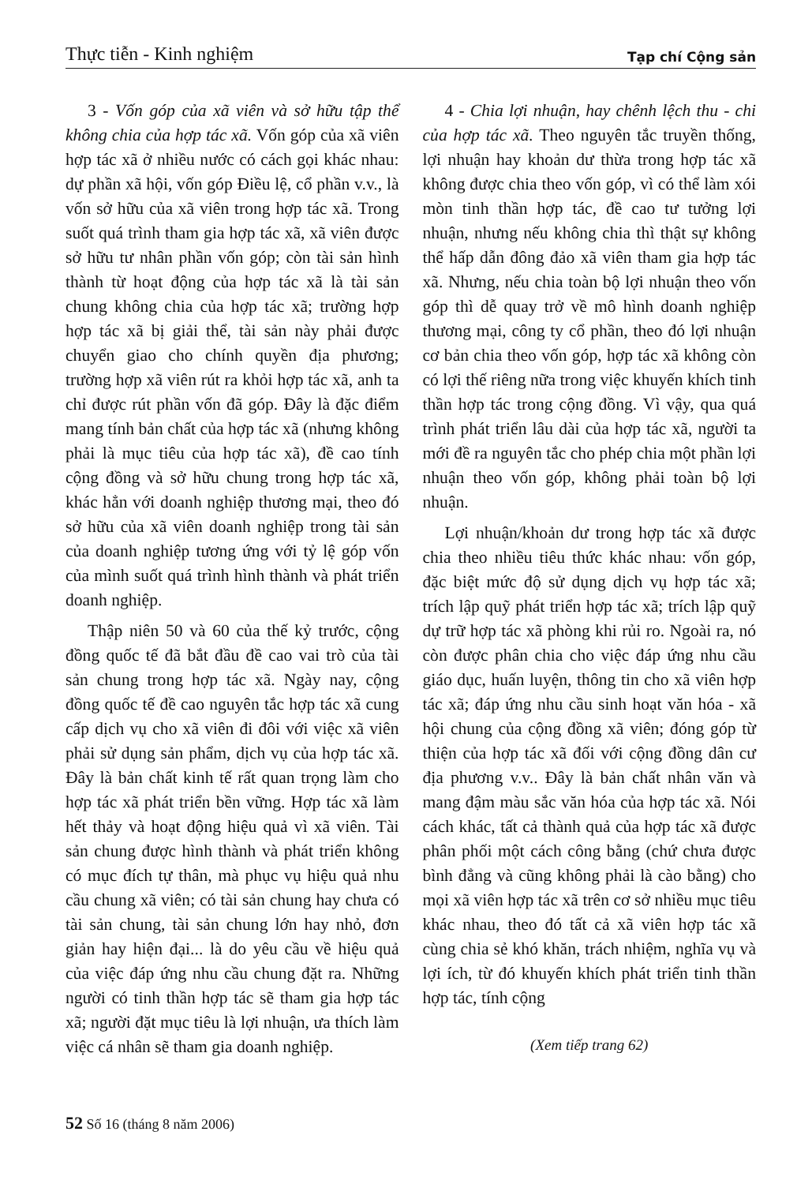Thực tiễn - Kinh nghiệm Tạp chí Cộng sản
3 - Vốn góp của xã viên và sở hữu tập thể không chia của hợp tác xã. Vốn góp của xã viên hợp tác xã ở nhiều nước có cách gọi khác nhau: dự phần xã hội, vốn góp Điều lệ, cổ phần v.v., là vốn sở hữu của xã viên trong hợp tác xã. Trong suốt quá trình tham gia hợp tác xã, xã viên được sở hữu tư nhân phần vốn góp; còn tài sản hình thành từ hoạt động của hợp tác xã là tài sản chung không chia của hợp tác xã; trường hợp hợp tác xã bị giải thể, tài sản này phải được chuyển giao cho chính quyền địa phương; trường hợp xã viên rút ra khỏi hợp tác xã, anh ta chỉ được rút phần vốn đã góp. Đây là đặc điểm mang tính bản chất của hợp tác xã (nhưng không phải là mục tiêu của hợp tác xã), đề cao tính cộng đồng và sở hữu chung trong hợp tác xã, khác hẳn với doanh nghiệp thương mại, theo đó sở hữu của xã viên doanh nghiệp trong tài sản của doanh nghiệp tương ứng với tỷ lệ góp vốn của mình suốt quá trình hình thành và phát triển doanh nghiệp.
Thập niên 50 và 60 của thế kỷ trước, cộng đồng quốc tế đã bắt đầu đề cao vai trò của tài sản chung trong hợp tác xã. Ngày nay, cộng đồng quốc tế đề cao nguyên tắc hợp tác xã cung cấp dịch vụ cho xã viên đi đôi với việc xã viên phải sử dụng sản phẩm, dịch vụ của hợp tác xã. Đây là bản chất kinh tế rất quan trọng làm cho hợp tác xã phát triển bền vững. Hợp tác xã làm hết thảy và hoạt động hiệu quả vì xã viên. Tài sản chung được hình thành và phát triển không có mục đích tự thân, mà phục vụ hiệu quả nhu cầu chung xã viên; có tài sản chung hay chưa có tài sản chung, tài sản chung lớn hay nhỏ, đơn giản hay hiện đại... là do yêu cầu về hiệu quả của việc đáp ứng nhu cầu chung đặt ra. Những người có tinh thần hợp tác sẽ tham gia hợp tác xã; người đặt mục tiêu là lợi nhuận, ưa thích làm việc cá nhân sẽ tham gia doanh nghiệp.
4 - Chia lợi nhuận, hay chênh lệch thu - chi của hợp tác xã. Theo nguyên tắc truyền thống, lợi nhuận hay khoản dư thừa trong hợp tác xã không được chia theo vốn góp, vì có thể làm xói mòn tinh thần hợp tác, đề cao tư tưởng lợi nhuận, nhưng nếu không chia thì thật sự không thể hấp dẫn đông đảo xã viên tham gia hợp tác xã. Nhưng, nếu chia toàn bộ lợi nhuận theo vốn góp thì dễ quay trở về mô hình doanh nghiệp thương mại, công ty cổ phần, theo đó lợi nhuận cơ bản chia theo vốn góp, hợp tác xã không còn có lợi thế riêng nữa trong việc khuyến khích tinh thần hợp tác trong cộng đồng. Vì vậy, qua quá trình phát triển lâu dài của hợp tác xã, người ta mới đề ra nguyên tắc cho phép chia một phần lợi nhuận theo vốn góp, không phải toàn bộ lợi nhuận.
Lợi nhuận/khoản dư trong hợp tác xã được chia theo nhiều tiêu thức khác nhau: vốn góp, đặc biệt mức độ sử dụng dịch vụ hợp tác xã; trích lập quỹ phát triển hợp tác xã; trích lập quỹ dự trữ hợp tác xã phòng khi rủi ro. Ngoài ra, nó còn được phân chia cho việc đáp ứng nhu cầu giáo dục, huấn luyện, thông tin cho xã viên hợp tác xã; đáp ứng nhu cầu sinh hoạt văn hóa - xã hội chung của cộng đồng xã viên; đóng góp từ thiện của hợp tác xã đối với cộng đồng dân cư địa phương v.v.. Đây là bản chất nhân văn và mang đậm màu sắc văn hóa của hợp tác xã. Nói cách khác, tất cả thành quả của hợp tác xã được phân phối một cách công bằng (chứ chưa được bình đẳng và cũng không phải là cào bằng) cho mọi xã viên hợp tác xã trên cơ sở nhiều mục tiêu khác nhau, theo đó tất cả xã viên hợp tác xã cùng chia sẻ khó khăn, trách nhiệm, nghĩa vụ và lợi ích, từ đó khuyến khích phát triển tinh thần hợp tác, tính cộng
(Xem tiếp trang 62)
52 Số 16 (tháng 8 năm 2006)